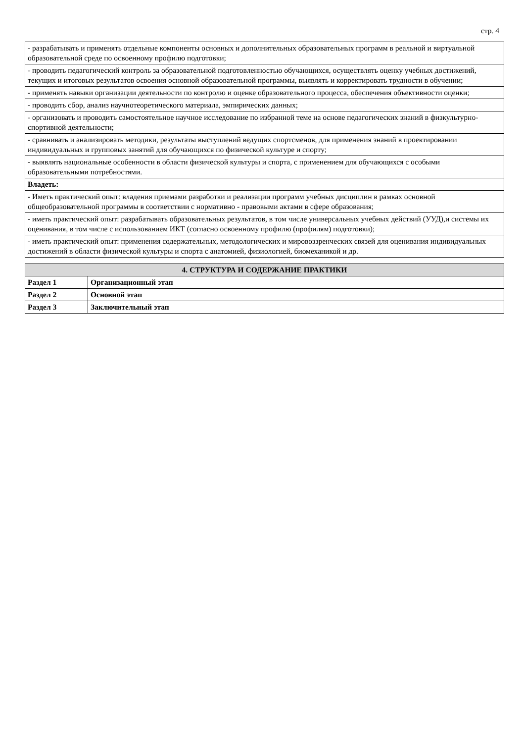стр. 4
| - разрабатывать и применять отдельные компоненты основных и дополнительных образовательных программ в реальной и виртуальной образовательной среде по освоенному профилю подготовки; |
| - проводить педагогический контроль за образовательной подготовленностью обучающихся, осуществлять оценку учебных достижений, текущих и итоговых результатов освоения основной образовательной программы, выявлять и корректировать трудности в обучении; |
| - применять навыки организации деятельности по контролю и оценке образовательного процесса, обеспечения объективности оценки; |
| - проводить сбор, анализ научнотеоретического материала, эмпирических данных; |
| - организовать и проводить самостоятельное научное исследование по избранной теме на основе педагогических знаний в физкультурно-спортивной деятельности; |
| - сравнивать и анализировать методики, результаты выступлений ведущих спортсменов, для применения знаний в проектировании индивидуальных и групповых занятий для обучающихся по физической культуре и спорту; |
| - выявлять национальные особенности в области физической культуры и спорта, с применением для обучающихся с особыми образовательными потребностями. |
| Владеть: |
| - Иметь практический опыт: владения приемами разработки и реализации программ учебных дисциплин в рамках основной общеобразовательной программы в соответствии с нормативно - правовыми актами в сфере образования; |
| - иметь практический опыт: разрабатывать образовательных результатов, в том числе универсальных учебных действий (УУД),и системы их оценивания, в том числе с использованием ИКТ (согласно освоенному профилю (профилям) подготовки); |
| - иметь практический опыт: применения содержательных, методологических и мировоззренческих связей для оценивания индивидуальных достижений в области физической культуры и спорта с анатомией, физиологией, биомеханикой и др. |
| 4. СТРУКТУРА И СОДЕРЖАНИЕ ПРАКТИКИ | |
| --- | --- |
| Раздел 1 | Организационный этап |
| Раздел 2 | Основной этап |
| Раздел 3 | Заключительный этап |